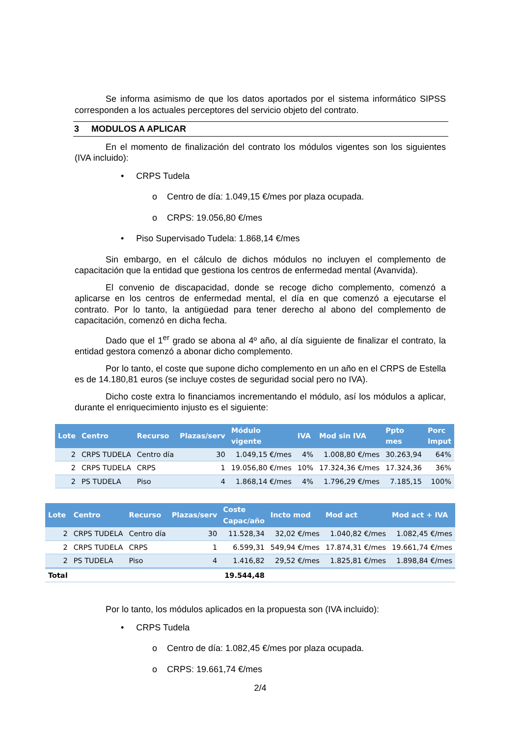Se informa asimismo de que los datos aportados por el sistema informático SIPSS corresponden a los actuales perceptores del servicio objeto del contrato.
3 MODULOS A APLICAR
En el momento de finalización del contrato los módulos vigentes son los siguientes (IVA incluido):
• CRPS Tudela
o Centro de día: 1.049,15 €/mes por plaza ocupada.
o CRPS: 19.056,80 €/mes
• Piso Supervisado Tudela: 1.868,14 €/mes
Sin embargo, en el cálculo de dichos módulos no incluyen el complemento de capacitación que la entidad que gestiona los centros de enfermedad mental (Avanvida).
El convenio de discapacidad, donde se recoge dicho complemento, comenzó a aplicarse en los centros de enfermedad mental, el día en que comenzó a ejecutarse el contrato. Por lo tanto, la antigüedad para tener derecho al abono del complemento de capacitación, comenzó en dicha fecha.
Dado que el 1<sup>er</sup> grado se abona al 4º año, al día siguiente de finalizar el contrato, la entidad gestora comenzó a abonar dicho complemento.
Por lo tanto, el coste que supone dicho complemento en un año en el CRPS de Estella es de 14.180,81 euros (se incluye costes de seguridad social pero no IVA).
Dicho coste extra lo financiamos incrementando el módulo, así los módulos a aplicar, durante el enriquecimiento injusto es el siguiente:
| Lote | Centro | Recurso | Plazas/serv | Módulo vigente | IVA | Mod sin IVA | Ppto mes | Porc Imput |
| --- | --- | --- | --- | --- | --- | --- | --- | --- |
| 2 | CRPS TUDELA | Centro día | 30 | 1.049,15 €/mes | 4% | 1.008,80 €/mes | 30.263,94 | 64% |
| 2 | CRPS TUDELA | CRPS | 1 | 19.056,80 €/mes | 10% | 17.324,36 €/mes | 17.324,36 | 36% |
| 2 | PS TUDELA | Piso | 4 | 1.868,14 €/mes | 4% | 1.796,29 €/mes | 7.185,15 | 100% |
| Lote | Centro | Recurso | Plazas/serv | Coste Capac/año | Incto mod | Mod act | Mod act + IVA |
| --- | --- | --- | --- | --- | --- | --- | --- |
| 2 | CRPS TUDELA | Centro día | 30 | 11.528,34 | 32,02 €/mes | 1.040,82 €/mes | 1.082,45 €/mes |
| 2 | CRPS TUDELA | CRPS | 1 | 6.599,31 | 549,94 €/mes | 17.874,31 €/mes | 19.661,74 €/mes |
| 2 | PS TUDELA | Piso | 4 | 1.416,82 | 29,52 €/mes | 1.825,81 €/mes | 1.898,84 €/mes |
| Total | | | | 19.544,48 | | | |
Por lo tanto, los módulos aplicados en la propuesta son (IVA incluido):
• CRPS Tudela
o Centro de día: 1.082,45 €/mes por plaza ocupada.
o CRPS: 19.661,74 €/mes
2/4